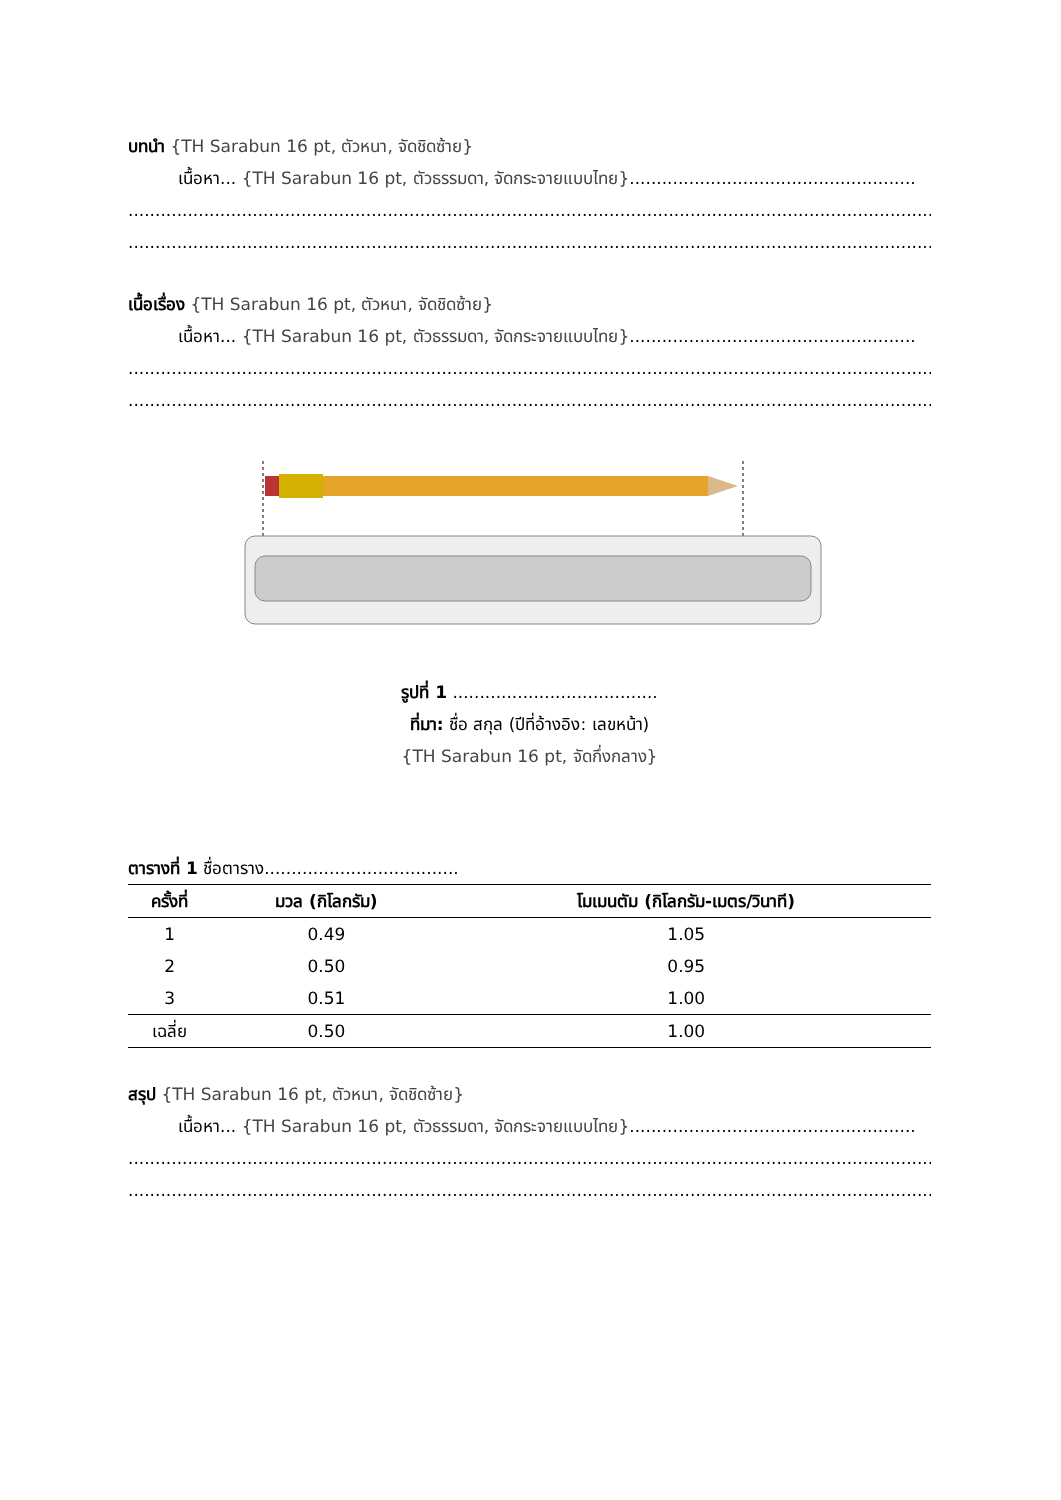บทนำ {TH Sarabun 16 pt, ตัวหนา, จัดชิดซ้าย}
เนื้อหา... {TH Sarabun 16 pt, ตัวธรรมดา, จัดกระจายแบบไทย}.....................................................
..........................................................................................................................................................................
..........................................................................................................................................................................
เนื้อเรื่อง {TH Sarabun 16 pt, ตัวหนา, จัดชิดซ้าย}
เนื้อหา... {TH Sarabun 16 pt, ตัวธรรมดา, จัดกระจายแบบไทย}.....................................................
..........................................................................................................................................................................
..........................................................................................................................................................................
รูปที่ 1 ......................................
ที่มา: ชื่อ สกุล (ปีที่อ้างอิง: เลขหน้า)
{TH Sarabun 16 pt, จัดกึ่งกลาง}
ตารางที่ 1 ชื่อตาราง....................................
| ครั้งที่ | มวล (กิโลกรัม) | โมเมนตัม (กิโลกรัม-เมตร/วินาที) |
| --- | --- | --- |
| 1 | 0.49 | 1.05 |
| 2 | 0.50 | 0.95 |
| 3 | 0.51 | 1.00 |
| เฉลี่ย | 0.50 | 1.00 |
สรุป {TH Sarabun 16 pt, ตัวหนา, จัดชิดซ้าย}
เนื้อหา... {TH Sarabun 16 pt, ตัวธรรมดา, จัดกระจายแบบไทย}.....................................................
..........................................................................................................................................................................
..........................................................................................................................................................................